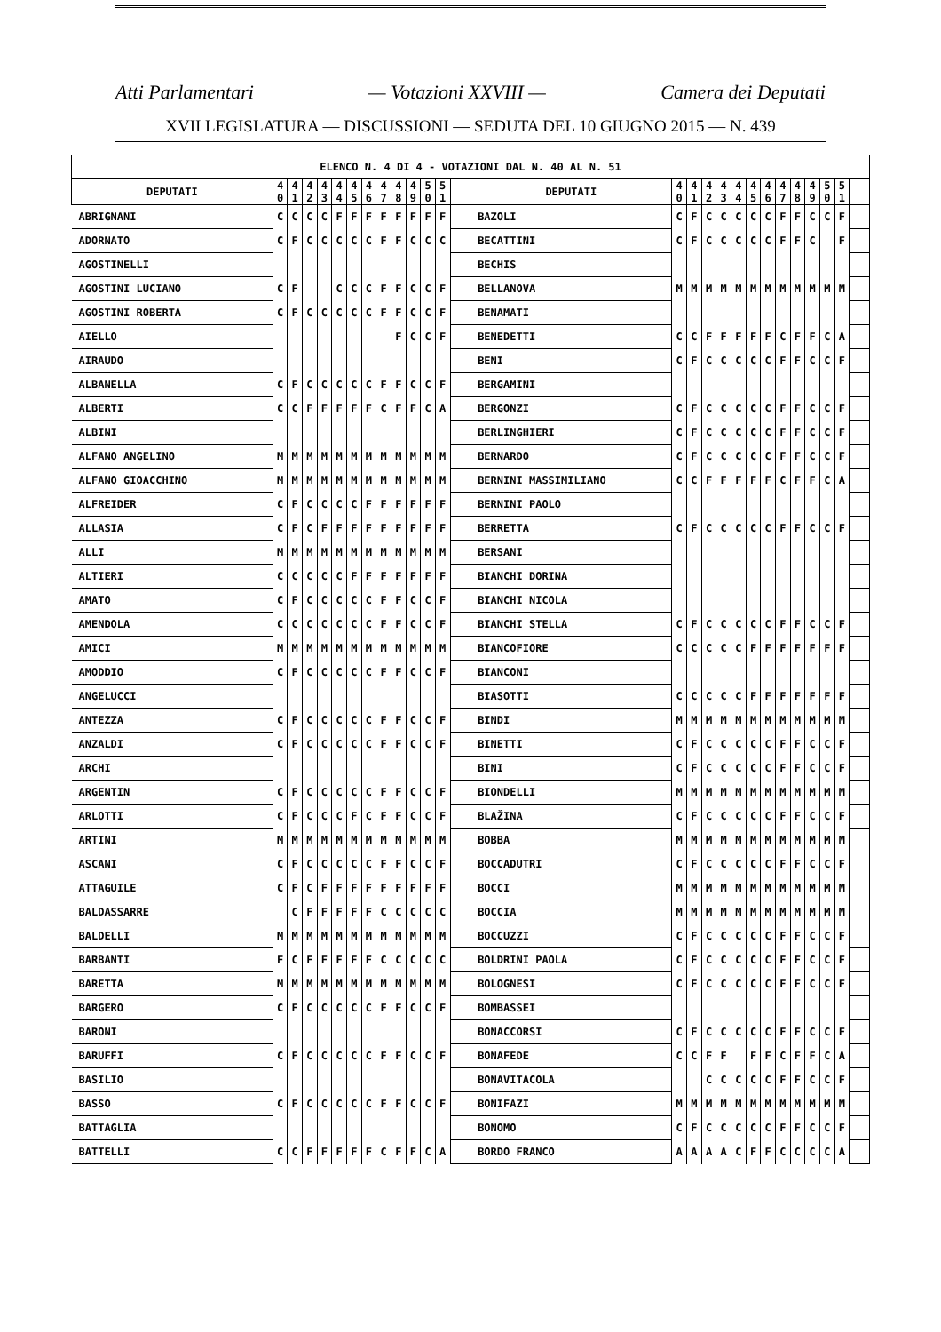Atti Parlamentari — Votazioni XXVIII — Camera dei Deputati
XVII LEGISLATURA — DISCUSSIONI — SEDUTA DEL 10 GIUGNO 2015 — N. 439
| ELENCO N. 4 DI 4 - VOTAZIONI DAL N. 40 AL N. 51 | | | | | | | | | | | | | | | | | | | | | | | | | | | |
| --- | --- | --- | --- | --- | --- | --- | --- | --- | --- | --- | --- | --- | --- | --- | --- | --- | --- | --- | --- | --- | --- | --- | --- | --- | --- | --- | --- |
| DEPUTATI | 4 0 | 4 1 | 4 2 | 4 3 | 4 4 | 4 5 | 4 6 | 4 7 | 4 8 | 4 9 | 5 0 | 5 1 | | DEPUTATI | 4 0 | 4 1 | 4 2 | 4 3 | 4 4 | 4 5 | 4 6 | 4 7 | 4 8 | 4 9 | 5 0 | 5 1 | |
| ABRIGNANI | C | C | C | C | F | F | F | F | F | F | F | F | | BAZOLI | C | F | C | C | C | C | C | F | F | C | C | F | |
| ADORNATO | C | F | C | C | C | C | C | F | F | C | C | C | | BECATTINI | C | F | C | C | C | C | C | F | F | C | | F | |
| AGOSTINELLI | | | | | | | | | | | | | | BECHIS | | | | | | | | | | | | | |
| AGOSTINI LUCIANO | C | F | | | C | C | C | F | F | C | C | F | | BELLANOVA | M | M | M | M | M | M | M | M | M | M | M | M | |
| AGOSTINI ROBERTA | C | F | C | C | C | C | C | F | F | C | C | F | | BENAMATI | | | | | | | | | | | | | |
| AIELLO | | | | | | | | | F | C | C | F | | BENEDETTI | C | C | F | F | F | F | F | C | F | F | C | A | |
| AIRAUDO | | | | | | | | | | | | | | BENI | C | F | C | C | C | C | C | F | F | C | C | F | |
| ALBANELLA | C | F | C | C | C | C | C | F | F | C | C | F | | BERGAMINI | | | | | | | | | | | | | |
| ALBERTI | C | C | F | F | F | F | F | C | F | F | C | A | | BERGONZI | C | F | C | C | C | C | C | F | F | C | C | F | |
| ALBINI | | | | | | | | | | | | | | BERLINGHIERI | C | F | C | C | C | C | C | F | F | C | C | F | |
| ALFANO ANGELINO | M | M | M | M | M | M | M | M | M | M | M | M | | BERNARDO | C | F | C | C | C | C | C | F | F | C | C | F | |
| ALFANO GIOACCHINO | M | M | M | M | M | M | M | M | M | M | M | M | | BERNINI MASSIMILIANO | C | C | F | F | F | F | F | C | F | F | C | A | |
| ALFREIDER | C | F | C | C | C | C | F | F | F | F | F | F | | BERNINI PAOLO | | | | | | | | | | | | | |
| ALLASIA | C | F | C | F | F | F | F | F | F | F | F | F | | BERRETTA | C | F | C | C | C | C | C | F | F | C | C | F | |
| ALLI | M | M | M | M | M | M | M | M | M | M | M | M | | BERSANI | | | | | | | | | | | | | |
| ALTIERI | C | C | C | C | C | F | F | F | F | F | F | F | | BIANCHI DORINA | | | | | | | | | | | | | |
| AMATO | C | F | C | C | C | C | C | F | F | C | C | F | | BIANCHI NICOLA | | | | | | | | | | | | | |
| AMENDOLA | C | C | C | C | C | C | C | F | F | C | C | F | | BIANCHI STELLA | C | F | C | C | C | C | C | F | F | C | C | F | |
| AMICI | M | M | M | M | M | M | M | M | M | M | M | M | | BIANCOFIORE | C | C | C | C | C | F | F | F | F | F | F | F | |
| AMODDIO | C | F | C | C | C | C | C | F | F | C | C | F | | BIANCONI | | | | | | | | | | | | | |
| ANGELUCCI | | | | | | | | | | | | | | BIASOTTI | C | C | C | C | C | F | F | F | F | F | F | F | |
| ANTEZZA | C | F | C | C | C | C | C | F | F | C | C | F | | BINDI | M | M | M | M | M | M | M | M | M | M | M | M | |
| ANZALDI | C | F | C | C | C | C | C | F | F | C | C | F | | BINETTI | C | F | C | C | C | C | C | F | F | C | C | F | |
| ARCHI | | | | | | | | | | | | | | BINI | C | F | C | C | C | C | C | F | F | C | C | F | |
| ARGENTIN | C | F | C | C | C | C | C | F | F | C | C | F | | BIONDELLI | M | M | M | M | M | M | M | M | M | M | M | M | |
| ARLOTTI | C | F | C | C | C | F | C | F | F | C | C | F | | BLAŽINA | C | F | C | C | C | C | C | F | F | C | C | F | |
| ARTINI | M | M | M | M | M | M | M | M | M | M | M | M | | BOBBA | M | M | M | M | M | M | M | M | M | M | M | M | |
| ASCANI | C | F | C | C | C | C | C | F | F | C | C | F | | BOCCADUTRI | C | F | C | C | C | C | C | F | F | C | C | F | |
| ATTAGUILE | C | F | C | F | F | F | F | F | F | F | F | F | | BOCCI | M | M | M | M | M | M | M | M | M | M | M | M | |
| BALDASSARRE | | C | F | F | F | F | F | C | C | C | C | C | | BOCCIA | M | M | M | M | M | M | M | M | M | M | M | M | |
| BALDELLI | M | M | M | M | M | M | M | M | M | M | M | M | | BOCCUZZI | C | F | C | C | C | C | C | F | F | C | C | F | |
| BARBANTI | F | C | F | F | F | F | F | C | C | C | C | C | | BOLDRINI PAOLA | C | F | C | C | C | C | C | F | F | C | C | F | |
| BARETTA | M | M | M | M | M | M | M | M | M | M | M | M | | BOLOGNESI | C | F | C | C | C | C | C | F | F | C | C | F | |
| BARGERO | C | F | C | C | C | C | C | F | F | C | C | F | | BOMBASSEI | | | | | | | | | | | | | |
| BARONI | | | | | | | | | | | | | | BONACCORSI | C | F | C | C | C | C | C | F | F | C | C | F | |
| BARUFFI | C | F | C | C | C | C | C | F | F | C | C | F | | BONAFEDE | C | C | F | F | | F | F | C | F | F | C | A | |
| BASILIO | | | | | | | | | | | | | | BONAVITACOLA | | | C | C | C | C | C | F | F | C | C | F | |
| BASSO | C | F | C | C | C | C | C | F | F | C | C | F | | BONIFAZI | M | M | M | M | M | M | M | M | M | M | M | M | |
| BATTAGLIA | | | | | | | | | | | | | | BONOMO | C | F | C | C | C | C | C | F | F | C | C | F | |
| BATTELLI | C | C | F | F | F | F | F | C | F | F | C | A | | BORDO FRANCO | A | A | A | A | C | F | F | C | C | C | C | A | |